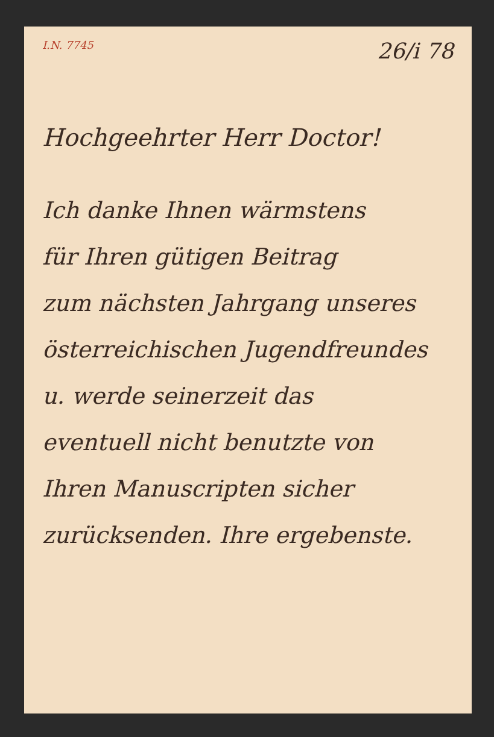I.N. 7745 26/i 78
Hochgeehrter Herr Doctor!
Ich danke Ihnen wärmstens
für Ihren gütigen Beitrag
zum nächsten Jahrgang unseres
österreichischen Jugendfreundes
u. werde seinerzeit das
eventuell nicht benutzte von
Ihren Manuscripten sicher
zurücksenden. Ihre ergebenste.